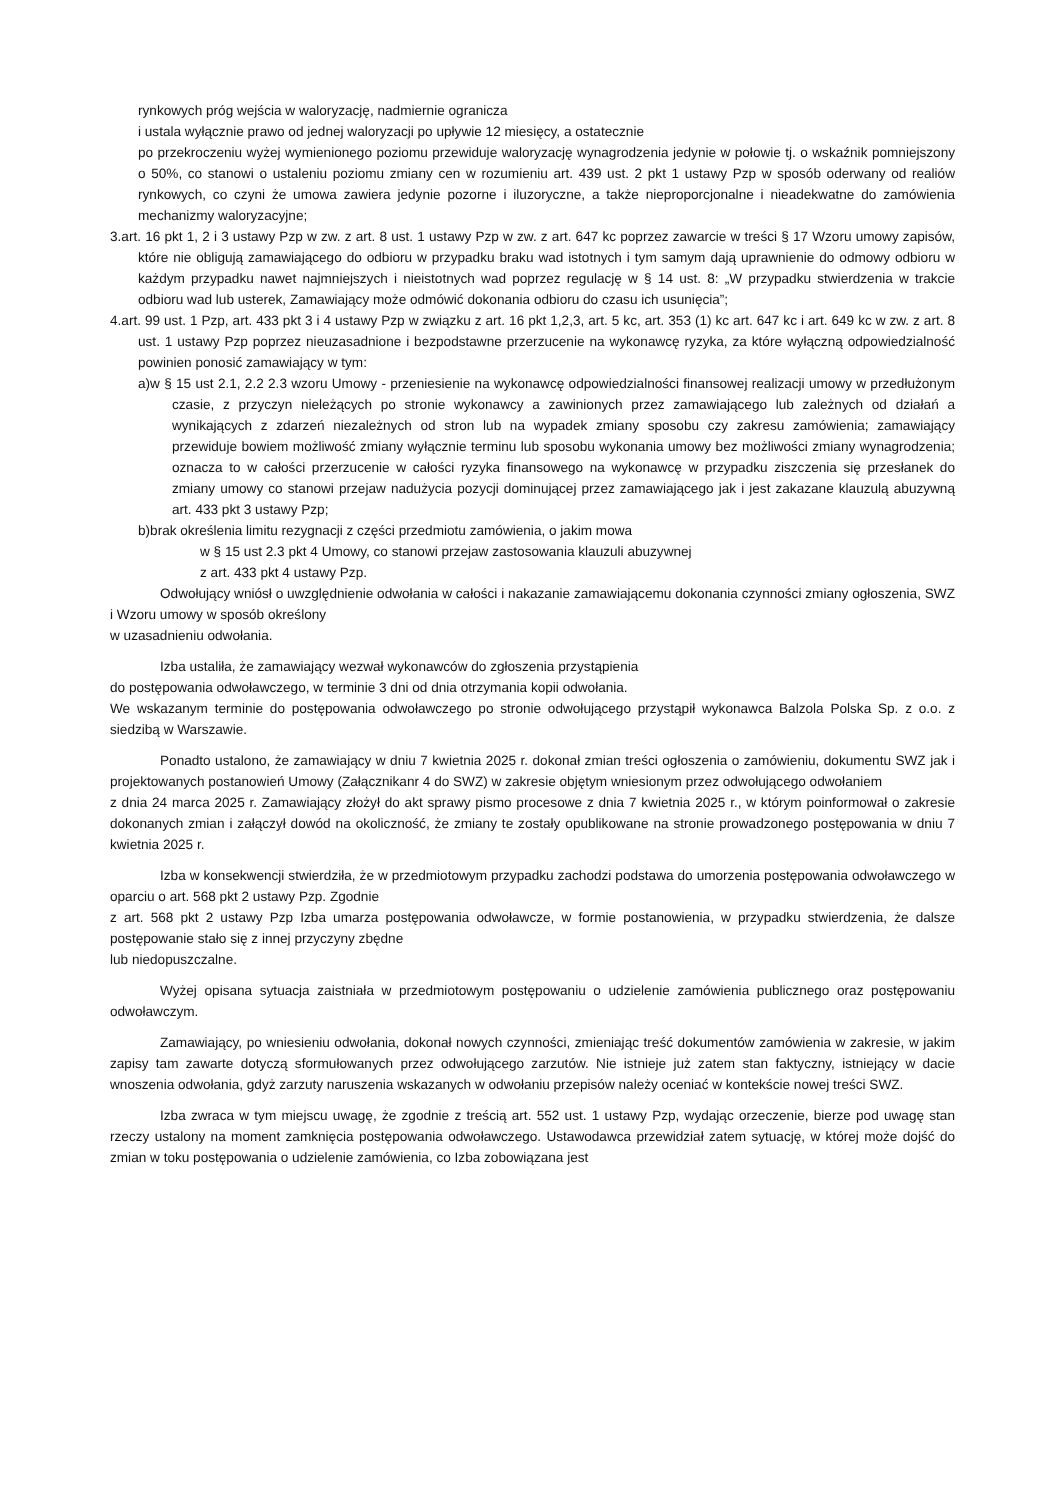rynkowych próg wejścia w waloryzację, nadmiernie ogranicza
i ustala wyłącznie prawo od jednej waloryzacji po upływie 12 miesięcy, a ostatecznie
po przekroczeniu wyżej wymienionego poziomu przewiduje waloryzację wynagrodzenia jedynie w połowie tj. o wskaźnik pomniejszony o 50%, co stanowi o ustaleniu poziomu zmiany cen w rozumieniu art. 439 ust. 2 pkt 1 ustawy Pzp w sposób oderwany od realiów rynkowych, co czyni że umowa zawiera jedynie pozorne i iluzoryczne, a także nieproporcjonalne i nieadekwatne do zamówienia mechanizmy waloryzacyjne;
3.art. 16 pkt 1, 2 i 3 ustawy Pzp w zw. z art. 8 ust. 1 ustawy Pzp w zw. z art. 647 kc poprzez zawarcie w treści § 17 Wzoru umowy zapisów, które nie obligują zamawiającego do odbioru w przypadku braku wad istotnych i tym samym dają uprawnienie do odmowy odbioru w każdym przypadku nawet najmniejszych i nieistotnych wad poprzez regulację w § 14 ust. 8: „W przypadku stwierdzenia w trakcie odbioru wad lub usterek, Zamawiający może odmówić dokonania odbioru do czasu ich usunięcia”;
4.art. 99 ust. 1 Pzp, art. 433 pkt 3 i 4 ustawy Pzp w związku z art. 16 pkt 1,2,3, art. 5 kc, art. 353 (1) kc art. 647 kc i art. 649 kc w zw. z art. 8 ust. 1 ustawy Pzp poprzez nieuzasadnione i bezpodstawne przerzucenie na wykonawcę ryzyka, za które wyłączną odpowiedzialność powinien ponosić zamawiający w tym:
a)w § 15 ust 2.1, 2.2 2.3 wzoru Umowy - przeniesienie na wykonawcę odpowiedzialności finansowej realizacji umowy w przedłużonym czasie, z przyczyn nieleżących po stronie wykonawcy a zawinionych przez zamawiającego lub zależnych od działań a wynikających z zdarzeń niezależnych od stron lub na wypadek zmiany sposobu czy zakresu zamówienia; zamawiający przewiduje bowiem możliwość zmiany wyłącznie terminu lub sposobu wykonania umowy bez możliwości zmiany wynagrodzenia; oznacza to w całości przerzucenie w całości ryzyka finansowego na wykonawcę w przypadku ziszczenia się przesłanek do zmiany umowy co stanowi przejaw nadużycia pozycji dominującej przez zamawiającego jak i jest zakazane klauzulą abuzywną art. 433 pkt 3 ustawy Pzp;
b)brak określenia limitu rezygnacji z części przedmiotu zamówienia, o jakim mowa
w § 15 ust 2.3 pkt 4 Umowy, co stanowi przejaw zastosowania klauzuli abuzywnej
z art. 433 pkt 4 ustawy Pzp.
Odwołujący wniósł o uwzględnienie odwołania w całości i nakazanie zamawiającemu dokonania czynności zmiany ogłoszenia, SWZ i Wzoru umowy w sposób określony
w uzasadnieniu odwołania.
Izba ustaliła, że zamawiający wezwał wykonawców do zgłoszenia przystąpienia
do postępowania odwoławczego, w terminie 3 dni od dnia otrzymania kopii odwołania.
We wskazanym terminie do postępowania odwoławczego po stronie odwołującego przystąpił wykonawca Balzola Polska Sp. z o.o. z siedzibą w Warszawie.
Ponadto ustalono, że zamawiający w dniu 7 kwietnia 2025 r. dokonał zmian treści ogłoszenia o zamówieniu, dokumentu SWZ jak i projektowanych postanowień Umowy (Załącznikanr 4 do SWZ) w zakresie objętym wniesionym przez odwołującego odwołaniem
z dnia 24 marca 2025 r. Zamawiający złożył do akt sprawy pismo procesowe z dnia 7 kwietnia 2025 r., w którym poinformował o zakresie dokonanych zmian i załączył dowód na okoliczność, że zmiany te zostały opublikowane na stronie prowadzonego postępowania w dniu 7 kwietnia 2025 r.
Izba w konsekwencji stwierdziła, że w przedmiotowym przypadku zachodzi podstawa do umorzenia postępowania odwoławczego w oparciu o art. 568 pkt 2 ustawy Pzp. Zgodnie
z art. 568 pkt 2 ustawy Pzp Izba umarza postępowania odwoławcze, w formie postanowienia, w przypadku stwierdzenia, że dalsze postępowanie stało się z innej przyczyny zbędne
lub niedopuszczalne.
Wyżej opisana sytuacja zaistniała w przedmiotowym postępowaniu o udzielenie zamówienia publicznego oraz postępowaniu odwoławczym.
Zamawiający, po wniesieniu odwołania, dokonał nowych czynności, zmieniając treść dokumentów zamówienia w zakresie, w jakim zapisy tam zawarte dotyczą sformułowanych przez odwołującego zarzutów. Nie istnieje już zatem stan faktyczny, istniejący w dacie wnoszenia odwołania, gdyż zarzuty naruszenia wskazanych w odwołaniu przepisów należy oceniać w kontekście nowej treści SWZ.
Izba zwraca w tym miejscu uwagę, że zgodnie z treścią art. 552 ust. 1 ustawy Pzp, wydając orzeczenie, bierze pod uwagę stan rzeczy ustalony na moment zamknięcia postępowania odwoławczego. Ustawodawca przewidział zatem sytuację, w której może dojść do zmian w toku postępowania o udzielenie zamówienia, co Izba zobowiązana jest